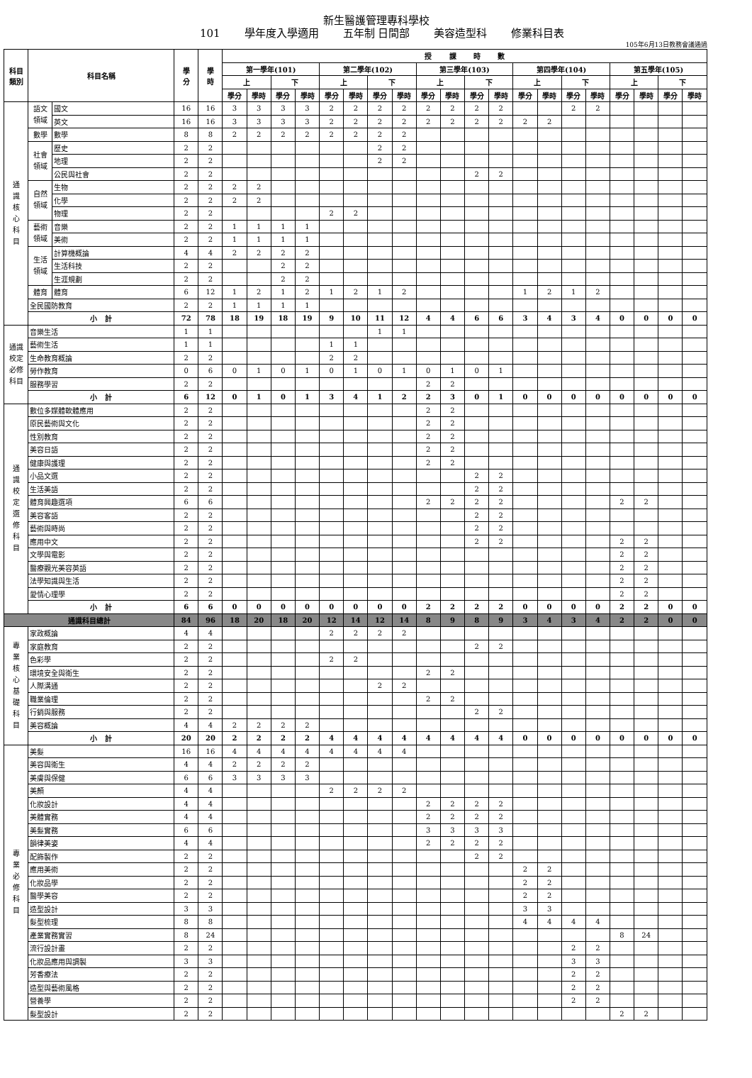新生醫護管理專科學校
101 學年度入學適用 五年制 日間部 美容造型科 修業科目表
105年6月13日教務會議通過
| 科目 類別 | 科目名稱 | | 學 分 | 學 時 | 授 課 時 數 | | | | | | | | | | | | | | | | | | | |
| --- | --- | --- | --- | --- | --- | --- | --- | --- | --- | --- | --- | --- | --- | --- | --- | --- | --- | --- | --- | --- | --- | --- | --- | --- |
| | | | | | 第一學年(101) | | | | 第二學年(102) | | | | 第三學年(103) | | | | 第四學年(104) | | | | 第五學年(105) | | | |
| | | | | | 上 | | 下 | | 上 | | 下 | | 上 | | 下 | | 上 | | 下 | | 上 | | 下 | |
| | | | | | 學分 | 學時 | 學分 | 學時 | 學分 | 學時 | 學分 | 學時 | 學分 | 學時 | 學分 | 學時 | 學分 | 學時 | 學分 | 學時 | 學分 | 學時 | 學分 | 學時 |
| 通 識 核 心 科 目 | 語文 領域 | 國文 | 16 | 16 | 3 | 3 | 3 | 3 | 2 | 2 | 2 | 2 | 2 | 2 | 2 | 2 | | | 2 | 2 | | | | |
| | | 英文 | 16 | 16 | 3 | 3 | 3 | 3 | 2 | 2 | 2 | 2 | 2 | 2 | 2 | 2 | 2 | 2 | | | | | | |
| | 數學 | 數學 | 8 | 8 | 2 | 2 | 2 | 2 | 2 | 2 | 2 | 2 | | | | | | | | | | | | |
| | 社會 領域 | 歷史 | 2 | 2 | | | | | | | 2 | 2 | | | | | | | | | | | | |
| | | 地理 | 2 | 2 | | | | | | | 2 | 2 | | | | | | | | | | | | |
| | | 公民與社會 | 2 | 2 | | | | | | | | | | | 2 | 2 | | | | | | | | |
| | 自然 領域 | 生物 | 2 | 2 | 2 | 2 | | | | | | | | | | | | | | | | | | |
| | | 化學 | 2 | 2 | 2 | 2 | | | | | | | | | | | | | | | | | | |
| | | 物理 | 2 | 2 | | | | | 2 | 2 | | | | | | | | | | | | | | |
| | 藝術 領域 | 音樂 | 2 | 2 | 1 | 1 | 1 | 1 | | | | | | | | | | | | | | | | |
| | | 美術 | 2 | 2 | 1 | 1 | 1 | 1 | | | | | | | | | | | | | | | | |
| | 生活 領域 | 計算機概論 | 4 | 4 | 2 | 2 | 2 | 2 | | | | | | | | | | | | | | | | |
| | | 生活科技 | 2 | 2 | | | 2 | 2 | | | | | | | | | | | | | | | | |
| | | 生涯規劃 | 2 | 2 | | | 2 | 2 | | | | | | | | | | | | | | | | |
| | 體育 | 體育 | 6 | 12 | 1 | 2 | 1 | 2 | 1 | 2 | 1 | 2 | | | | | 1 | 2 | 1 | 2 | | | | |
| | 全民國防教育 | | 2 | 2 | 1 | 1 | 1 | 1 | | | | | | | | | | | | | | | | |
| | 小 計 | | 72 | 78 | 18 | 19 | 18 | 19 | 9 | 10 | 11 | 12 | 4 | 4 | 6 | 6 | 3 | 4 | 3 | 4 | 0 | 0 | 0 | 0 |
| 通識 校定 必修 科目 | 音樂生活 | | 1 | 1 | | | | | | | 1 | 1 | | | | | | | | | | | | |
| | 藝術生活 | | 1 | 1 | | | | | 1 | 1 | | | | | | | | | | | | | | |
| | 生命教育概論 | | 2 | 2 | | | | | 2 | 2 | | | | | | | | | | | | | | |
| | 勞作教育 | | 0 | 6 | 0 | 1 | 0 | 1 | 0 | 1 | 0 | 1 | 0 | 1 | 0 | 1 | | | | | | | | |
| | 服務學習 | | 2 | 2 | | | | | | | | | 2 | 2 | | | | | | | | | | |
| | 小 計 | | 6 | 12 | 0 | 1 | 0 | 1 | 3 | 4 | 1 | 2 | 2 | 3 | 0 | 1 | 0 | 0 | 0 | 0 | 0 | 0 | 0 | 0 |
| 通 識 校 定 選 修 科 目 | 數位多媒體軟體應用 | | 2 | 2 | | | | | | | | | 2 | 2 | | | | | | | | | | |
| | 原民藝術與文化 | | 2 | 2 | | | | | | | | | 2 | 2 | | | | | | | | | | |
| | 性別教育 | | 2 | 2 | | | | | | | | | 2 | 2 | | | | | | | | | | |
| | 美容日語 | | 2 | 2 | | | | | | | | | 2 | 2 | | | | | | | | | | |
| | 健康與護理 | | 2 | 2 | | | | | | | | | 2 | 2 | | | | | | | | | | |
| | 小品文選 | | 2 | 2 | | | | | | | | | | | 2 | 2 | | | | | | | | |
| | 生活美語 | | 2 | 2 | | | | | | | | | | | 2 | 2 | | | | | | | | |
| | 體育興趣選項 | | 6 | 6 | | | | | | | | | 2 | 2 | 2 | 2 | | | | | 2 | 2 | | |
| | 美容客語 | | 2 | 2 | | | | | | | | | | | 2 | 2 | | | | | | | | |
| | 藝術與時尚 | | 2 | 2 | | | | | | | | | | | 2 | 2 | | | | | | | | |
| | 應用中文 | | 2 | 2 | | | | | | | | | | | 2 | 2 | | | | | 2 | 2 | | |
| | 文學與電影 | | 2 | 2 | | | | | | | | | | | | | | | | | 2 | 2 | | |
| | 醫療觀光美容英語 | | 2 | 2 | | | | | | | | | | | | | | | | | 2 | 2 | | |
| | 法學知識與生活 | | 2 | 2 | | | | | | | | | | | | | | | | | 2 | 2 | | |
| | 愛情心理學 | | 2 | 2 | | | | | | | | | | | | | | | | | 2 | 2 | | |
| | 小 計 | | 6 | 6 | 0 | 0 | 0 | 0 | 0 | 0 | 0 | 0 | 2 | 2 | 2 | 2 | 0 | 0 | 0 | 0 | 2 | 2 | 0 | 0 |
| 通識科目總計 | | | 84 | 96 | 18 | 20 | 18 | 20 | 12 | 14 | 12 | 14 | 8 | 9 | 8 | 9 | 3 | 4 | 3 | 4 | 2 | 2 | 0 | 0 |
| 專 業 核 心 基 礎 科 目 | 家政概論 | | 4 | 4 | | | | | 2 | 2 | 2 | 2 | | | | | | | | | | | | |
| | 家庭教育 | | 2 | 2 | | | | | | | | | | | 2 | 2 | | | | | | | | |
| | 色彩學 | | 2 | 2 | | | | | 2 | 2 | | | | | | | | | | | | | | |
| | 環境安全與衛生 | | 2 | 2 | | | | | | | | | 2 | 2 | | | | | | | | | | |
| | 人際溝通 | | 2 | 2 | | | | | | | 2 | 2 | | | | | | | | | | | | |
| | 職業倫理 | | 2 | 2 | | | | | | | | | 2 | 2 | | | | | | | | | | |
| | 行銷與服務 | | 2 | 2 | | | | | | | | | | | 2 | 2 | | | | | | | | |
| | 美容概論 | | 4 | 4 | 2 | 2 | 2 | 2 | | | | | | | | | | | | | | | | |
| | 小 計 | | 20 | 20 | 2 | 2 | 2 | 2 | 4 | 4 | 4 | 4 | 4 | 4 | 4 | 4 | 0 | 0 | 0 | 0 | 0 | 0 | 0 | 0 |
| 專 業 必 修 科 目 | 美髮 | | 16 | 16 | 4 | 4 | 4 | 4 | 4 | 4 | 4 | 4 | | | | | | | | | | | | |
| | 美容與衛生 | | 4 | 4 | 2 | 2 | 2 | 2 | | | | | | | | | | | | | | | | |
| | 美膚與保健 | | 6 | 6 | 3 | 3 | 3 | 3 | | | | | | | | | | | | | | | | |
| | 美顏 | | 4 | 4 | | | | | 2 | 2 | 2 | 2 | | | | | | | | | | | | |
| | 化妝設計 | | 4 | 4 | | | | | | | | | 2 | 2 | 2 | 2 | | | | | | | | |
| | 美體實務 | | 4 | 4 | | | | | | | | | 2 | 2 | 2 | 2 | | | | | | | | |
| | 美髮實務 | | 6 | 6 | | | | | | | | | 3 | 3 | 3 | 3 | | | | | | | | |
| | 韻律美姿 | | 4 | 4 | | | | | | | | | 2 | 2 | 2 | 2 | | | | | | | | |
| | 配飾製作 | | 2 | 2 | | | | | | | | | | | 2 | 2 | | | | | | | | |
| | 應用美術 | | 2 | 2 | | | | | | | | | | | | | 2 | 2 | | | | | | |
| | 化妝品學 | | 2 | 2 | | | | | | | | | | | | | 2 | 2 | | | | | | |
| | 醫學美容 | | 2 | 2 | | | | | | | | | | | | | 2 | 2 | | | | | | |
| | 造型設計 | | 3 | 3 | | | | | | | | | | | | | 3 | 3 | | | | | | |
| | 髮型梳理 | | 8 | 8 | | | | | | | | | | | | | 4 | 4 | 4 | 4 | | | | |
| | 產業實務實習 | | 8 | 24 | | | | | | | | | | | | | | | | | 8 | 24 | | |
| | 流行設計畫 | | 2 | 2 | | | | | | | | | | | | | | | 2 | 2 | | | | |
| | 化妝品應用與調製 | | 3 | 3 | | | | | | | | | | | | | | | 3 | 3 | | | | |
| | 芳香療法 | | 2 | 2 | | | | | | | | | | | | | | | 2 | 2 | | | | |
| | 造型與藝術風格 | | 2 | 2 | | | | | | | | | | | | | | | 2 | 2 | | | | |
| | 營養學 | | 2 | 2 | | | | | | | | | | | | | | | 2 | 2 | | | | |
| | 髮型設計 | | 2 | 2 | | | | | | | | | | | | | | | | | 2 | 2 | | |